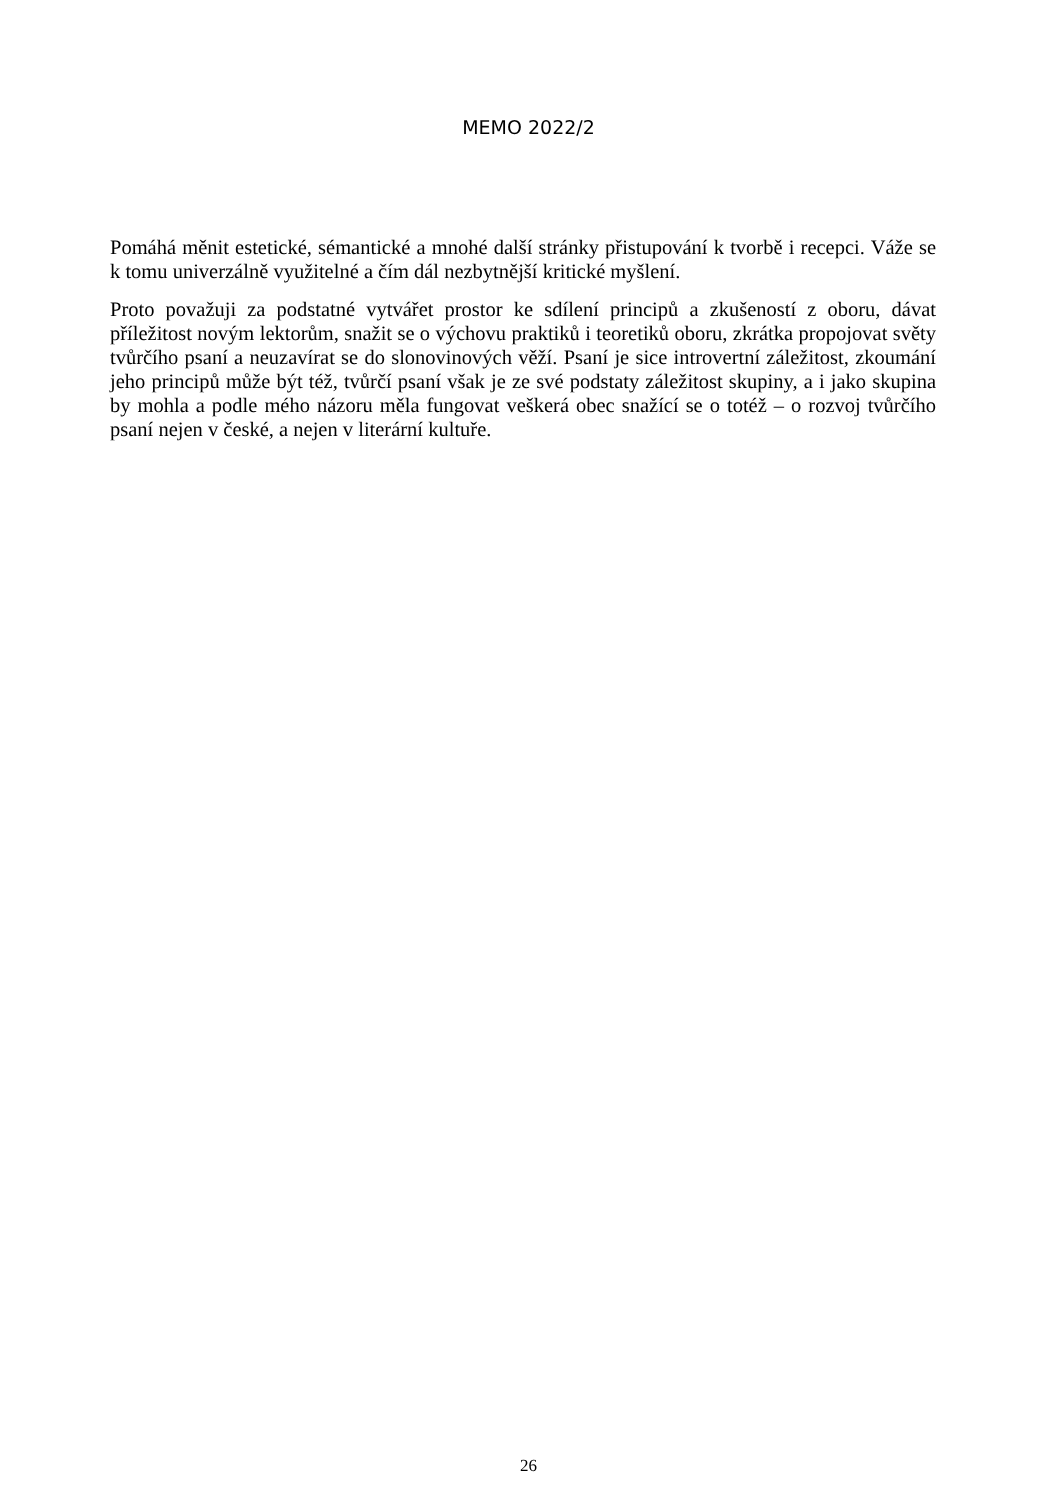MEMO 2022/2
Pomáhá měnit estetické, sémantické a mnohé další stránky přistupování k tvorbě i recepci. Váže se k tomu univerzálně využitelné a čím dál nezbytnější kritické myšlení.
Proto považuji za podstatné vytvářet prostor ke sdílení principů a zkušeností z oboru, dávat příležitost novým lektorům, snažit se o výchovu praktiků i teoretiků oboru, zkrátka propojovat světy tvůrčího psaní a neuzavírat se do slonovinových věží. Psaní je sice introvertní záležitost, zkoumání jeho principů může být též, tvůrčí psaní však je ze své podstaty záležitost skupiny, a i jako skupina by mohla a podle mého názoru měla fungovat veškerá obec snažící se o totéž – o rozvoj tvůrčího psaní nejen v české, a nejen v literární kultuře.
26